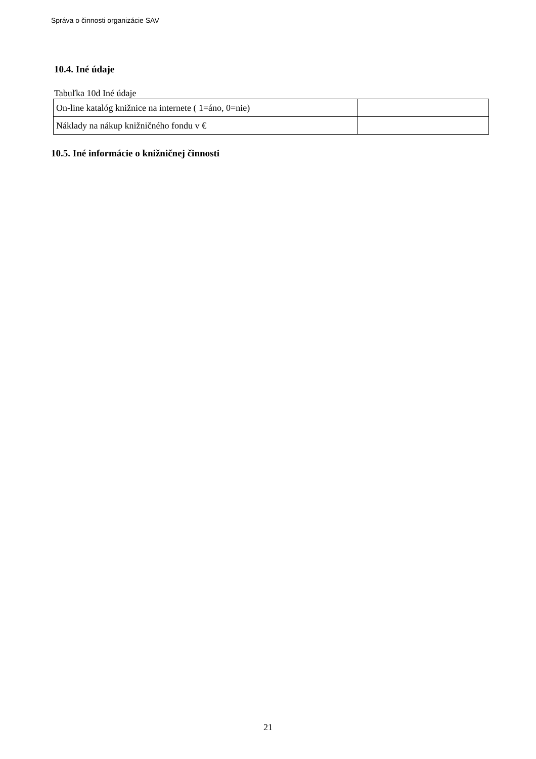Správa o činnosti organizácie SAV
10.4. Iné údaje
Tabuľka 10d Iné údaje
| On-line katalóg knižnice na internete ( 1=áno, 0=nie) | |
| Náklady na nákup knižničného fondu v € | |
10.5. Iné informácie o knižničnej činnosti
21